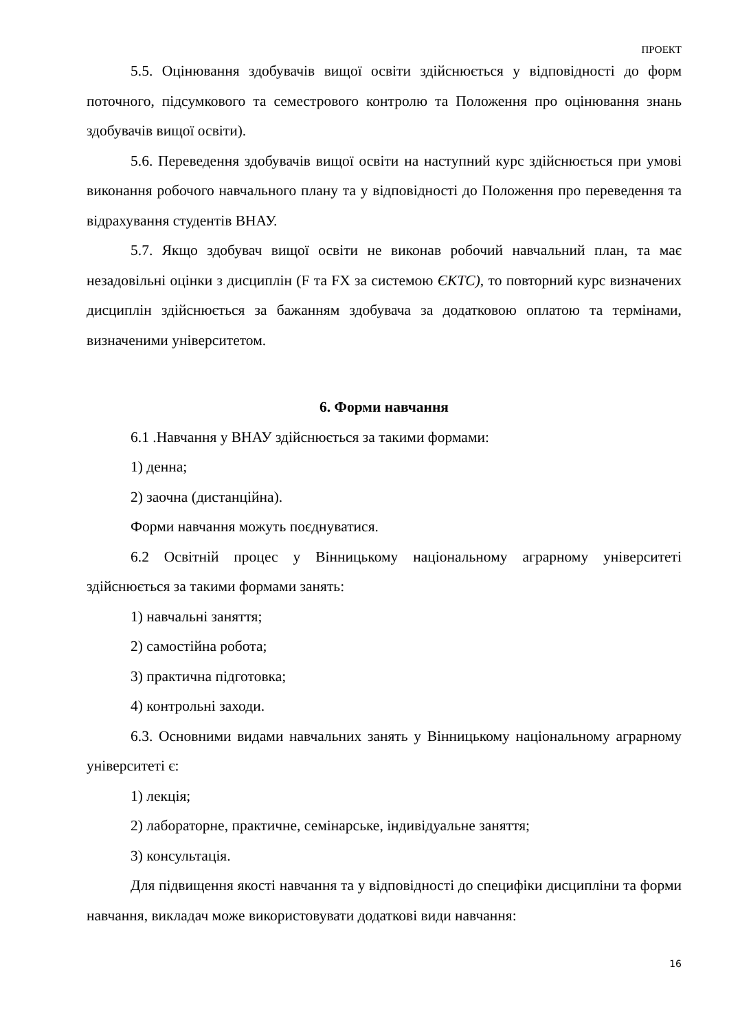ПРОЕКТ
5.5. Оцінювання здобувачів вищої освіти здійснюється у відповідності до форм поточного, підсумкового та семестрового контролю та Положення про оцінювання знань здобувачів вищої освіти).
5.6. Переведення здобувачів вищої освіти на наступний курс здійснюється при умові виконання робочого навчального плану та у відповідності до Положення про переведення та відрахування студентів ВНАУ.
5.7. Якщо здобувач вищої освіти не виконав робочий навчальний план, та має незадовільні оцінки з дисциплін (F та FX за системою ЄКТС), то повторний курс визначених дисциплін здійснюється за бажанням здобувача за додатковою оплатою та термінами, визначеними університетом.
6. Форми навчання
6.1 .Навчання у ВНАУ здійснюється за такими формами:
1) денна;
2) заочна (дистанційна).
Форми навчання можуть поєднуватися.
6.2 Освітній процес у Вінницькому національному аграрному університеті здійснюється за такими формами занять:
1) навчальні заняття;
2) самостійна робота;
3) практична підготовка;
4) контрольні заходи.
6.3. Основними видами навчальних занять у Вінницькому національному аграрному університеті є:
1) лекція;
2) лабораторне, практичне, семінарське, індивідуальне заняття;
3) консультація.
Для підвищення якості навчання та у відповідності до специфіки дисципліни та форми навчання, викладач може використовувати додаткові види навчання:
16